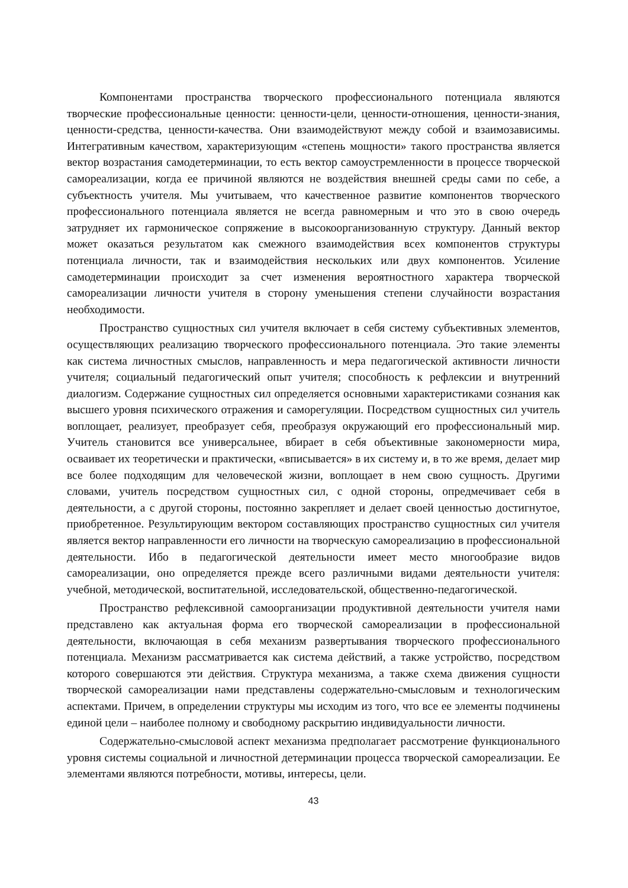Компонентами пространства творческого профессионального потенциала являются творческие профессиональные ценности: ценности-цели, ценности-отношения, ценности-знания, ценности-средства, ценности-качества. Они взаимодействуют между собой и взаимозависимы. Интегративным качеством, характеризующим «степень мощности» такого пространства является вектор возрастания самодетерминации, то есть вектор самоустремленности в процессе творческой самореализации, когда ее причиной являются не воздействия внешней среды сами по себе, а субъектность учителя. Мы учитываем, что качественное развитие компонентов творческого профессионального потенциала является не всегда равномерным и что это в свою очередь затрудняет их гармоническое сопряжение в высокоорганизованную структуру. Данный вектор может оказаться результатом как смежного взаимодействия всех компонентов структуры потенциала личности, так и взаимодействия нескольких или двух компонентов. Усиление самодетерминации происходит за счет изменения вероятностного характера творческой самореализации личности учителя в сторону уменьшения степени случайности возрастания необходимости.
Пространство сущностных сил учителя включает в себя систему субъективных элементов, осуществляющих реализацию творческого профессионального потенциала. Это такие элементы как система личностных смыслов, направленность и мера педагогической активности личности учителя; социальный педагогический опыт учителя; способность к рефлексии и внутренний диалогизм. Содержание сущностных сил определяется основными характеристиками сознания как высшего уровня психического отражения и саморегуляции. Посредством сущностных сил учитель воплощает, реализует, преобразует себя, преобразуя окружающий его профессиональный мир. Учитель становится все универсальнее, вбирает в себя объективные закономерности мира, осваивает их теоретически и практически, «вписывается» в их систему и, в то же время, делает мир все более подходящим для человеческой жизни, воплощает в нем свою сущность. Другими словами, учитель посредством сущностных сил, с одной стороны, опредмечивает себя в деятельности, а с другой стороны, постоянно закрепляет и делает своей ценностью достигнутое, приобретенное. Результирующим вектором составляющих пространство сущностных сил учителя является вектор направленности его личности на творческую самореализацию в профессиональной деятельности. Ибо в педагогической деятельности имеет место многообразие видов самореализации, оно определяется прежде всего различными видами деятельности учителя: учебной, методической, воспитательной, исследовательской, общественно-педагогической.
Пространство рефлексивной самоорганизации продуктивной деятельности учителя нами представлено как актуальная форма его творческой самореализации в профессиональной деятельности, включающая в себя механизм развертывания творческого профессионального потенциала. Механизм рассматривается как система действий, а также устройство, посредством которого совершаются эти действия. Структура механизма, а также схема движения сущности творческой самореализации нами представлены содержательно-смысловым и технологическим аспектами. Причем, в определении структуры мы исходим из того, что все ее элементы подчинены единой цели – наиболее полному и свободному раскрытию индивидуальности личности.
Содержательно-смысловой аспект механизма предполагает рассмотрение функционального уровня системы социальной и личностной детерминации процесса творческой самореализации. Ее элементами являются потребности, мотивы, интересы, цели.
43